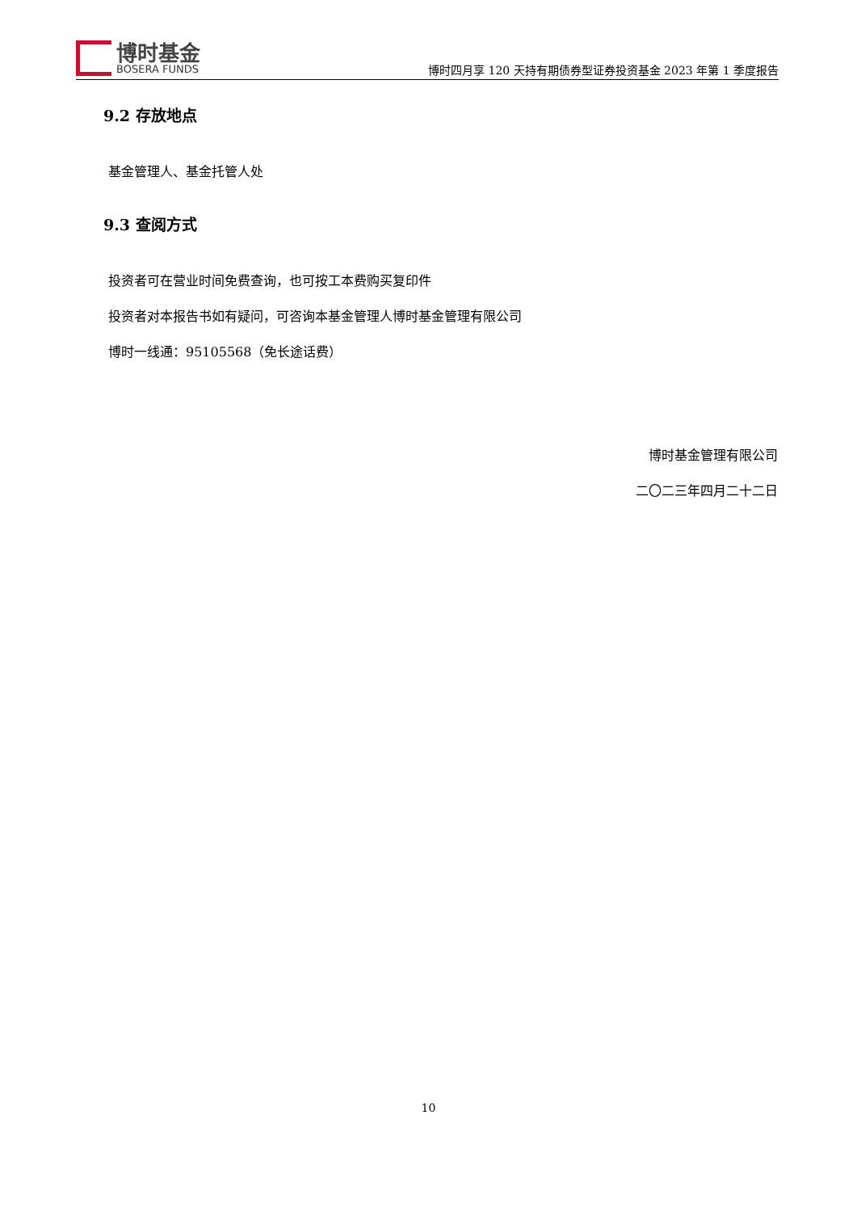博时基金
BOSERA FUNDS
博时四月享 120 天持有期债券型证券投资基金 2023 年第 1 季度报告
9.2 存放地点
基金管理人、基金托管人处
9.3 查阅方式
投资者可在营业时间免费查询，也可按工本费购买复印件
投资者对本报告书如有疑问，可咨询本基金管理人博时基金管理有限公司
博时一线通：95105568（免长途话费）
博时基金管理有限公司
二〇二三年四月二十二日
10